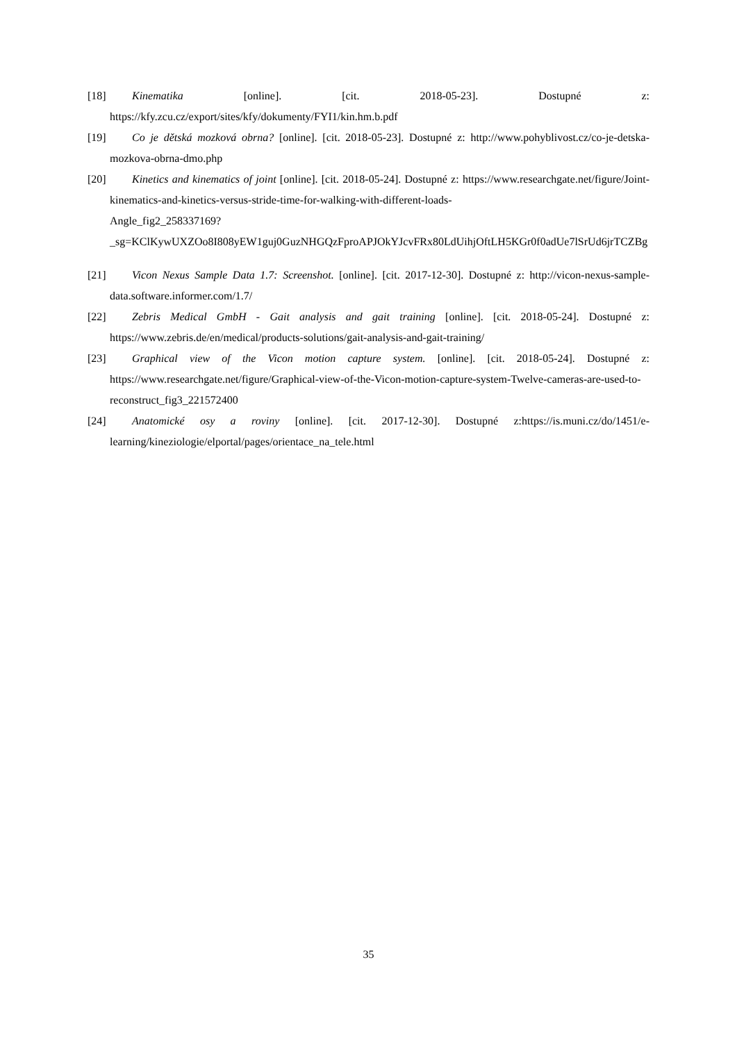[18] Kinematika [online]. [cit. 2018-05-23]. Dostupné z: https://kfy.zcu.cz/export/sites/kfy/dokumenty/FYI1/kin.hm.b.pdf
[19] Co je dětská mozková obrna? [online]. [cit. 2018-05-23]. Dostupné z: http://www.pohyblivost.cz/co-je-detska-mozkova-obrna-dmo.php
[20] Kinetics and kinematics of joint [online]. [cit. 2018-05-24]. Dostupné z: https://www.researchgate.net/figure/Joint-kinematics-and-kinetics-versus-stride-time-for-walking-with-different-loads-
Angle_fig2_258337169?_sg=KClKywUXZOo8I808yEW1guj0GuzNHGQzFproAPJOkYJcvFRx80LdUihjOftLH5KGr0f0adUe7lSrUd6jrTCZBg
[21] Vicon Nexus Sample Data 1.7: Screenshot. [online]. [cit. 2017-12-30]. Dostupné z: http://vicon-nexus-sample-data.software.informer.com/1.7/
[22] Zebris Medical GmbH - Gait analysis and gait training [online]. [cit. 2018-05-24]. Dostupné z: https://www.zebris.de/en/medical/products-solutions/gait-analysis-and-gait-training/
[23] Graphical view of the Vicon motion capture system. [online]. [cit. 2018-05-24]. Dostupné z: https://www.researchgate.net/figure/Graphical-view-of-the-Vicon-motion-capture-system-Twelve-cameras-are-used-to-reconstruct_fig3_221572400
[24] Anatomické osy a roviny [online]. [cit. 2017-12-30]. Dostupné z:https://is.muni.cz/do/1451/e-learning/kineziologie/elportal/pages/orientace_na_tele.html
35